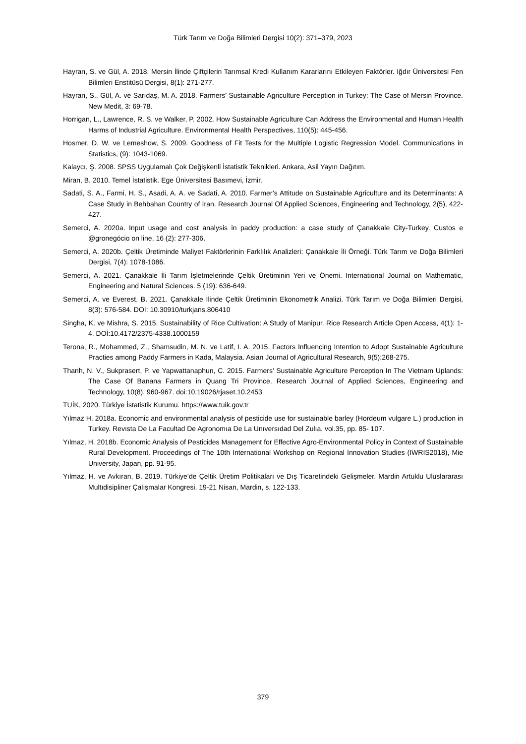Türk Tarım ve Doğa Bilimleri Dergisi 10(2): 371–379, 2023
Hayran, S. ve Gül, A. 2018. Mersin İlinde Çiftçilerin Tarımsal Kredi Kullanım Kararlarını Etkileyen Faktörler. Iğdır Üniversitesi Fen Bilimleri Enstitüsü Dergisi, 8(1): 271-277.
Hayran, S., Gül, A. ve Sarıdaş, M. A. 2018. Farmers’ Sustainable Agriculture Perception in Turkey: The Case of Mersin Province. New Medit, 3: 69-78.
Horrigan, L., Lawrence, R. S. ve Walker, P. 2002. How Sustainable Agriculture Can Address the Environmental and Human Health Harms of Industrial Agriculture. Environmental Health Perspectives, 110(5): 445-456.
Hosmer, D. W. ve Lemeshow, S. 2009. Goodness of Fit Tests for the Multiple Logistic Regression Model. Communications in Statistics, (9): 1043-1069.
Kalaycı, Ş. 2008. SPSS Uygulamalı Çok Değişkenli İstatistik Teknikleri. Ankara, Asil Yayın Dağıtım.
Miran, B. 2010. Temel İstatistik. Ege Üniversitesi Basımevi, İzmir.
Sadati, S. A., Farmi, H. S., Asadi, A. A. ve Sadati, A. 2010. Farmer’s Attitude on Sustainable Agriculture and its Determinants: A Case Study in Behbahan Country of Iran. Research Journal Of Applied Sciences, Engineering and Technology, 2(5), 422-427.
Semerci, A. 2020a. Input usage and cost analysis in paddy production: a case study of Çanakkale City-Turkey. Custos e @gronegócio on line, 16 (2): 277-306.
Semerci, A. 2020b. Çeltik Üretiminde Maliyet Faktörlerinin Farklılık Analizleri: Çanakkale İli Örneği. Türk Tarım ve Doğa Bilimleri Dergisi, 7(4): 1078-1086.
Semerci, A. 2021. Çanakkale İli Tarım İşletmelerinde Çeltik Üretiminin Yeri ve Önemi. International Journal on Mathematic, Engineering and Natural Sciences. 5 (19): 636-649.
Semerci, A. ve Everest, B. 2021. Çanakkale İlinde Çeltik Üretiminin Ekonometrik Analizi. Türk Tarım ve Doğa Bilimleri Dergisi, 8(3): 576-584. DOI: 10.30910/turkjans.806410
Singha, K. ve Mishra, S. 2015. Sustainability of Rice Cultivation: A Study of Manipur. Rice Research Article Open Access, 4(1): 1-4. DOİ:10.4172/2375-4338.1000159
Terona, R., Mohammed, Z., Shamsudin, M. N. ve Latif, I. A. 2015. Factors Influencing Intention to Adopt Sustainable Agriculture Practies among Paddy Farmers in Kada, Malaysia. Asian Journal of Agricultural Research, 9(5):268-275.
Thanh, N. V., Sukprasert, P. ve Yapwattanaphun, C. 2015. Farmers’ Sustainable Agriculture Perception In The Vietnam Uplands: The Case Of Banana Farmers in Quang Tri Province. Research Journal of Applied Sciences, Engineering and Technology, 10(8), 960-967. doi:10.19026/rjaset.10.2453
TUİK, 2020. Türkiye İstatistik Kurumu. https://www.tuik.gov.tr
Yılmaz H. 2018a. Economic and environmental analysis of pesticide use for sustainable barley (Hordeum vulgare L.) production in Turkey. Revısta De La Facultad De Agronomıa De La Unıversıdad Del Zulıa, vol.35, pp. 85- 107.
Yılmaz, H. 2018b. Economic Analysis of Pesticides Management for Effective Agro-Environmental Policy in Context of Sustainable Rural Development. Proceedings of The 10th International Workshop on Regional Innovation Studies (IWRIS2018), Mie University, Japan, pp. 91-95.
Yılmaz, H. ve Avkıran, B. 2019. Türkiye’de Çeltik Üretim Politikaları ve Dış Ticaretindeki Gelişmeler. Mardin Artuklu Uluslararası Multıdisipliner Çalışmalar Kongresi, 19-21 Nisan, Mardin, s. 122-133.
379